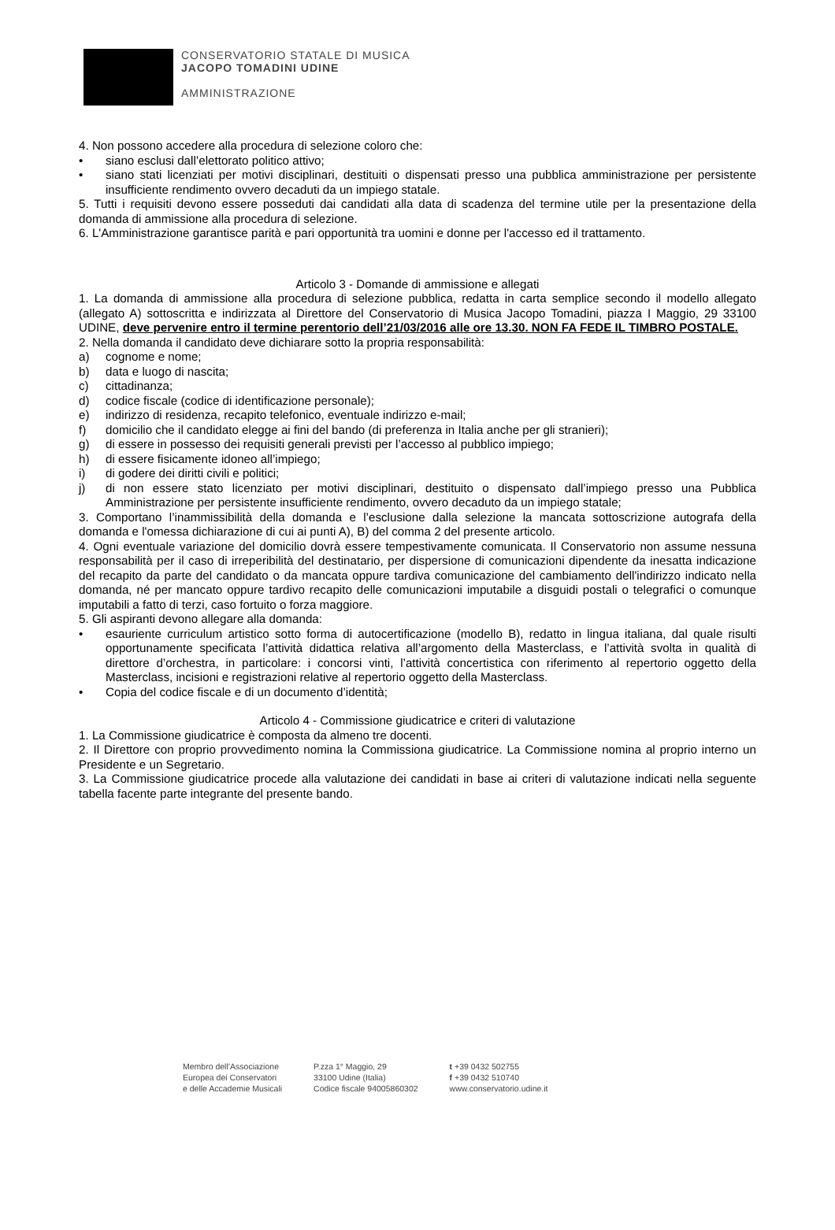CONSERVATORIO STATALE DI MUSICA
JACOPO TOMADINI UDINE
AMMINISTRAZIONE
4. Non possono accedere alla procedura di selezione coloro che:
• siano esclusi dall’elettorato politico attivo;
• siano stati licenziati per motivi disciplinari, destituiti o dispensati presso una pubblica amministrazione per persistente insufficiente rendimento ovvero decaduti da un impiego statale.
5. Tutti i requisiti devono essere posseduti dai candidati alla data di scadenza del termine utile per la presentazione della domanda di ammissione alla procedura di selezione.
6. L'Amministrazione garantisce parità e pari opportunità tra uomini e donne per l'accesso ed il trattamento.
Articolo 3 - Domande di ammissione e allegati
1. La domanda di ammissione alla procedura di selezione pubblica, redatta in carta semplice secondo il modello allegato (allegato A) sottoscritta e indirizzata al Direttore del Conservatorio di Musica Jacopo Tomadini, piazza I Maggio, 29 33100 UDINE, deve pervenire entro il termine perentorio dell’21/03/2016 alle ore 13.30. NON FA FEDE IL TIMBRO POSTALE.
2. Nella domanda il candidato deve dichiarare sotto la propria responsabilità:
a) cognome e nome;
b) data e luogo di nascita;
c) cittadinanza;
d) codice fiscale (codice di identificazione personale);
e) indirizzo di residenza, recapito telefonico, eventuale indirizzo e-mail;
f) domicilio che il candidato elegge ai fini del bando (di preferenza in Italia anche per gli stranieri);
g) di essere in possesso dei requisiti generali previsti per l’accesso al pubblico impiego;
h) di essere fisicamente idoneo all’impiego;
i) di godere dei diritti civili e politici;
j) di non essere stato licenziato per motivi disciplinari, destituito o dispensato dall’impiego presso una Pubblica Amministrazione per persistente insufficiente rendimento, ovvero decaduto da un impiego statale;
3. Comportano l’inammissibilità della domanda e l’esclusione dalla selezione la mancata sottoscrizione autografa della domanda e l'omessa dichiarazione di cui ai punti A), B) del comma 2 del presente articolo.
4. Ogni eventuale variazione del domicilio dovrà essere tempestivamente comunicata. Il Conservatorio non assume nessuna responsabilità per il caso di irreperibilità del destinatario, per dispersione di comunicazioni dipendente da inesatta indicazione del recapito da parte del candidato o da mancata oppure tardiva comunicazione del cambiamento dell'indirizzo indicato nella domanda, né per mancato oppure tardivo recapito delle comunicazioni imputabile a disguidi postali o telegrafici o comunque imputabili a fatto di terzi, caso fortuito o forza maggiore.
5. Gli aspiranti devono allegare alla domanda:
• esauriente curriculum artistico sotto forma di autocertificazione (modello B), redatto in lingua italiana, dal quale risulti opportunamente specificata l’attività didattica relativa all’argomento della Masterclass, e l’attività svolta in qualità di direttore d’orchestra, in particolare: i concorsi vinti, l’attività concertistica con riferimento al repertorio oggetto della Masterclass, incisioni e registrazioni relative al repertorio oggetto della Masterclass.
• Copia del codice fiscale e di un documento d’identità;
Articolo 4 - Commissione giudicatrice e criteri di valutazione
1. La Commissione giudicatrice è composta da almeno tre docenti.
2. Il Direttore con proprio provvedimento nomina la Commissiona giudicatrice. La Commissione nomina al proprio interno un Presidente e un Segretario.
3. La Commissione giudicatrice procede alla valutazione dei candidati in base ai criteri di valutazione indicati nella seguente tabella facente parte integrante del presente bando.
Membro dell’Associazione
Europea dei Conservatori
e delle Accademie Musicali
P.zza 1° Maggio, 29
33100 Udine (Italia)
Codice fiscale 94005860302
t +39 0432 502755
f +39 0432 510740
www.conservatorio.udine.it